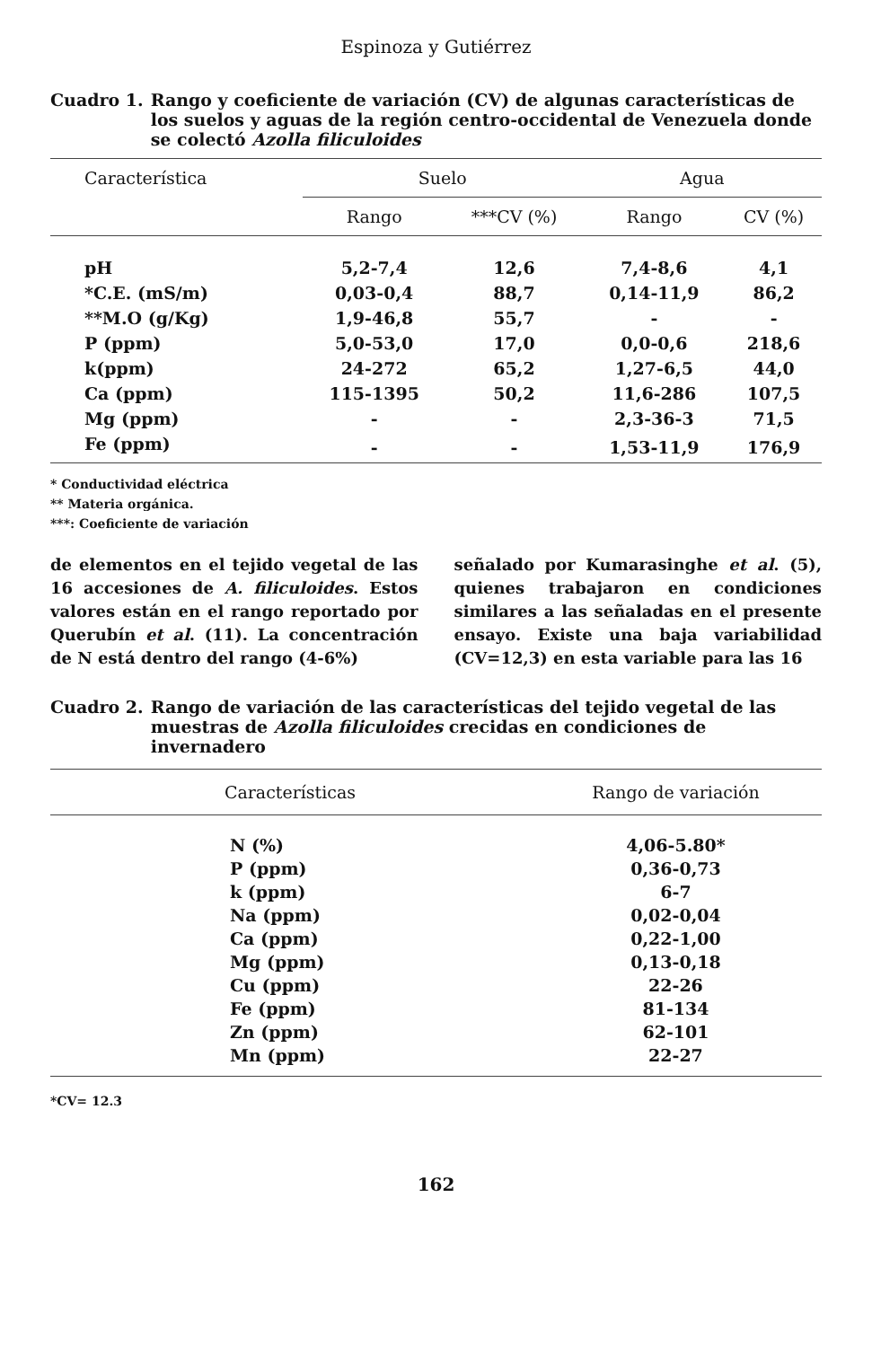Espinoza y Gutiérrez
Cuadro 1. Rango y coeficiente de variación (CV) de algunas características de los suelos y aguas de la región centro-occidental de Venezuela donde se colectó Azolla filiculoides
| Característica | Suelo | | | Agua | |
| --- | --- | --- | --- | --- | --- |
| | Rango | ***CV (%) | | Rango | CV (%) |
| pH | 5,2-7,4 | 12,6 | | 7,4-8,6 | 4,1 |
| *C.E. (mS/m) | 0,03-0,4 | 88,7 | | 0,14-11,9 | 86,2 |
| **M.O (g/Kg) | 1,9-46,8 | 55,7 | | - | - |
| P (ppm) | 5,0-53,0 | 17,0 | | 0,0-0,6 | 218,6 |
| k(ppm) | 24-272 | 65,2 | | 1,27-6,5 | 44,0 |
| Ca (ppm) | 115-1395 | 50,2 | | 11,6-286 | 107,5 |
| Mg (ppm) | - | - | | 2,3-36-3 | 71,5 |
| Fe (ppm) | - | - | | 1,53-11,9 | 176,9 |
* Conductividad eléctrica
** Materia orgánica.
***: Coeficiente de variación
de elementos en el tejido vegetal de las 16 accesiones de A. filiculoides. Estos valores están en el rango reportado por Querubín et al. (11). La concentración de N está dentro del rango (4-6%)
señalado por Kumarasinghe et al. (5), quienes trabajaron en condiciones similares a las señaladas en el presente ensayo. Existe una baja variabilidad (CV=12,3) en esta variable para las 16
Cuadro 2. Rango de variación de las características del tejido vegetal de las muestras de Azolla filiculoides crecidas en condiciones de invernadero
| Características | Rango de variación |
| --- | --- |
| N (%) | 4,06-5.80* |
| P (ppm) | 0,36-0,73 |
| k (ppm) | 6-7 |
| Na (ppm) | 0,02-0,04 |
| Ca (ppm) | 0,22-1,00 |
| Mg (ppm) | 0,13-0,18 |
| Cu (ppm) | 22-26 |
| Fe (ppm) | 81-134 |
| Zn (ppm) | 62-101 |
| Mn (ppm) | 22-27 |
*CV= 12.3
162